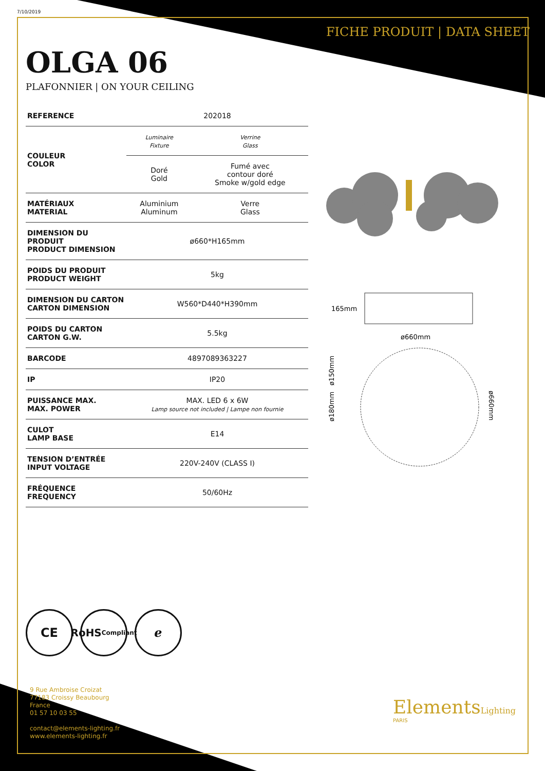7/10/2019
FICHE PRODUIT | DATA SHEET
OLGA 06
PLAFONNIER | ON YOUR CEILING
| REFERENCE | 202018 | |
| COULEUR COLOR | Luminaire Fixture | Verrine Glass |
| | Doré Gold | Fumé avec contour doré Smoke w/gold edge |
| MATÉRIAUX MATERIAL | Aluminium Aluminum | Verre Glass |
| DIMENSION DU PRODUIT PRODUCT DIMENSION | ø660*H165mm | |
| POIDS DU PRODUIT PRODUCT WEIGHT | 5kg | |
| DIMENSION DU CARTON CARTON DIMENSION | W560*D440*H390mm | |
| POIDS DU CARTON CARTON G.W. | 5.5kg | |
| BARCODE | 4897089363227 | |
| IP | IP20 | |
| PUISSANCE MAX. MAX. POWER | MAX. LED 6 x 6W Lamp source not included / Lampe non fournie | |
| CULOT LAMP BASE | E14 | |
| TENSION D’ENTRÉE INPUT VOLTAGE | 220V-240V (CLASS I) | |
| FRÉQUENCE FREQUENCY | 50/60Hz | |
165mm
ø660mm
ø150mm
ø180mm
ø660mm
CE
RoHS
Compliant
ℯ
9 Rue Ambroise Croizat
77183 Croissy Beaubourg
France
01 57 10 03 55
contact@elements-lighting.fr
www.elements-lighting.fr
ElementsLighting
PARIS